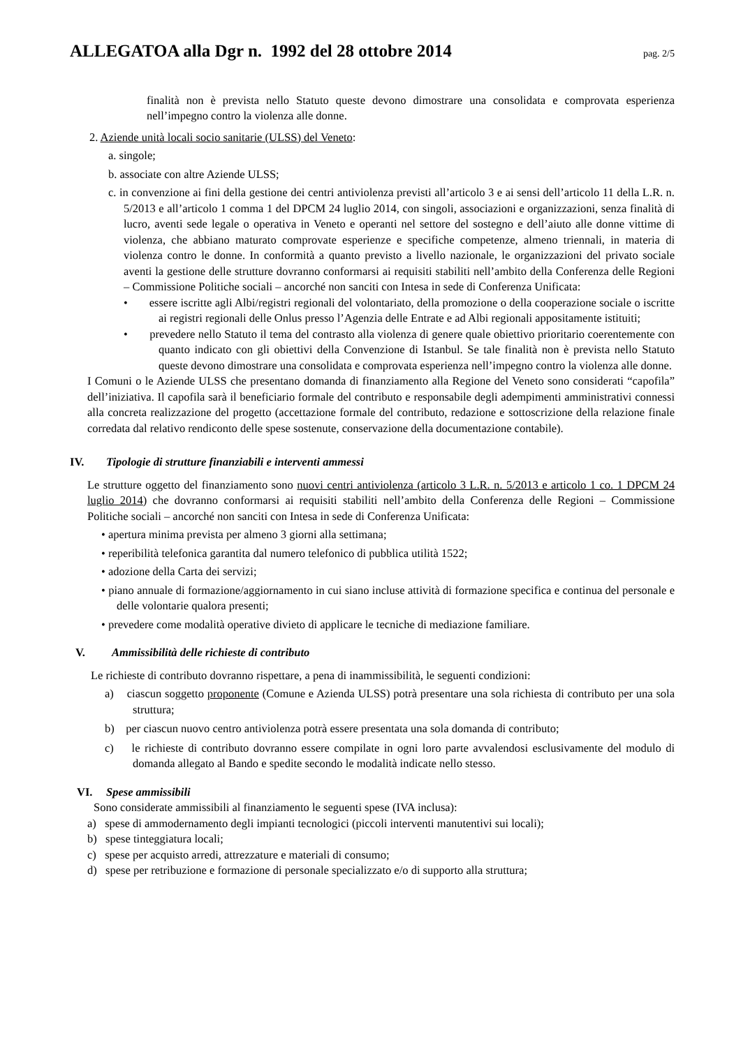ALLEGATOA alla Dgr n. 1992 del 28 ottobre 2014 pag. 2/5
finalità non è prevista nello Statuto queste devono dimostrare una consolidata e comprovata esperienza nell’impegno contro la violenza alle donne.
2. Aziende unità locali socio sanitarie (ULSS) del Veneto:
a. singole;
b. associate con altre Aziende ULSS;
c. in convenzione ai fini della gestione dei centri antiviolenza previsti all’articolo 3 e ai sensi dell’articolo 11 della L.R. n. 5/2013 e all’articolo 1 comma 1 del DPCM 24 luglio 2014, con singoli, associazioni e organizzazioni, senza finalità di lucro, aventi sede legale o operativa in Veneto e operanti nel settore del sostegno e dell’aiuto alle donne vittime di violenza, che abbiano maturato comprovate esperienze e specifiche competenze, almeno triennali, in materia di violenza contro le donne. In conformità a quanto previsto a livello nazionale, le organizzazioni del privato sociale aventi la gestione delle strutture dovranno conformarsi ai requisiti stabiliti nell’ambito della Conferenza delle Regioni – Commissione Politiche sociali – ancorché non sanciti con Intesa in sede di Conferenza Unificata:
• essere iscritte agli Albi/registri regionali del volontariato, della promozione o della cooperazione sociale o iscritte ai registri regionali delle Onlus presso l’Agenzia delle Entrate e ad Albi regionali appositamente istituiti;
• prevedere nello Statuto il tema del contrasto alla violenza di genere quale obiettivo prioritario coerentemente con quanto indicato con gli obiettivi della Convenzione di Istanbul. Se tale finalità non è prevista nello Statuto queste devono dimostrare una consolidata e comprovata esperienza nell’impegno contro la violenza alle donne.
I Comuni o le Aziende ULSS che presentano domanda di finanziamento alla Regione del Veneto sono considerati “capofila” dell’iniziativa. Il capofila sarà il beneficiario formale del contributo e responsabile degli adempimenti amministrativi connessi alla concreta realizzazione del progetto (accettazione formale del contributo, redazione e sottoscrizione della relazione finale corredata dal relativo rendiconto delle spese sostenute, conservazione della documentazione contabile).
IV. Tipologie di strutture finanziabili e interventi ammessi
Le strutture oggetto del finanziamento sono nuovi centri antiviolenza (articolo 3 L.R. n. 5/2013 e articolo 1 co. 1 DPCM 24 luglio 2014) che dovranno conformarsi ai requisiti stabiliti nell’ambito della Conferenza delle Regioni – Commissione Politiche sociali – ancorché non sanciti con Intesa in sede di Conferenza Unificata:
• apertura minima prevista per almeno 3 giorni alla settimana;
• reperibilità telefonica garantita dal numero telefonico di pubblica utilità 1522;
• adozione della Carta dei servizi;
• piano annuale di formazione/aggiornamento in cui siano incluse attività di formazione specifica e continua del personale e delle volontarie qualora presenti;
• prevedere come modalità operative divieto di applicare le tecniche di mediazione familiare.
V. Ammissibilità delle richieste di contributo
Le richieste di contributo dovranno rispettare, a pena di inammissibilità, le seguenti condizioni:
a) ciascun soggetto proponente (Comune e Azienda ULSS) potrà presentare una sola richiesta di contributo per una sola struttura;
b) per ciascun nuovo centro antiviolenza potrà essere presentata una sola domanda di contributo;
c) le richieste di contributo dovranno essere compilate in ogni loro parte avvalendosi esclusivamente del modulo di domanda allegato al Bando e spedite secondo le modalità indicate nello stesso.
VI. Spese ammissibili
Sono considerate ammissibili al finanziamento le seguenti spese (IVA inclusa):
a) spese di ammodernamento degli impianti tecnologici (piccoli interventi manutentivi sui locali);
b) spese tinteggiatura locali;
c) spese per acquisto arredi, attrezzature e materiali di consumo;
d) spese per retribuzione e formazione di personale specializzato e/o di supporto alla struttura;